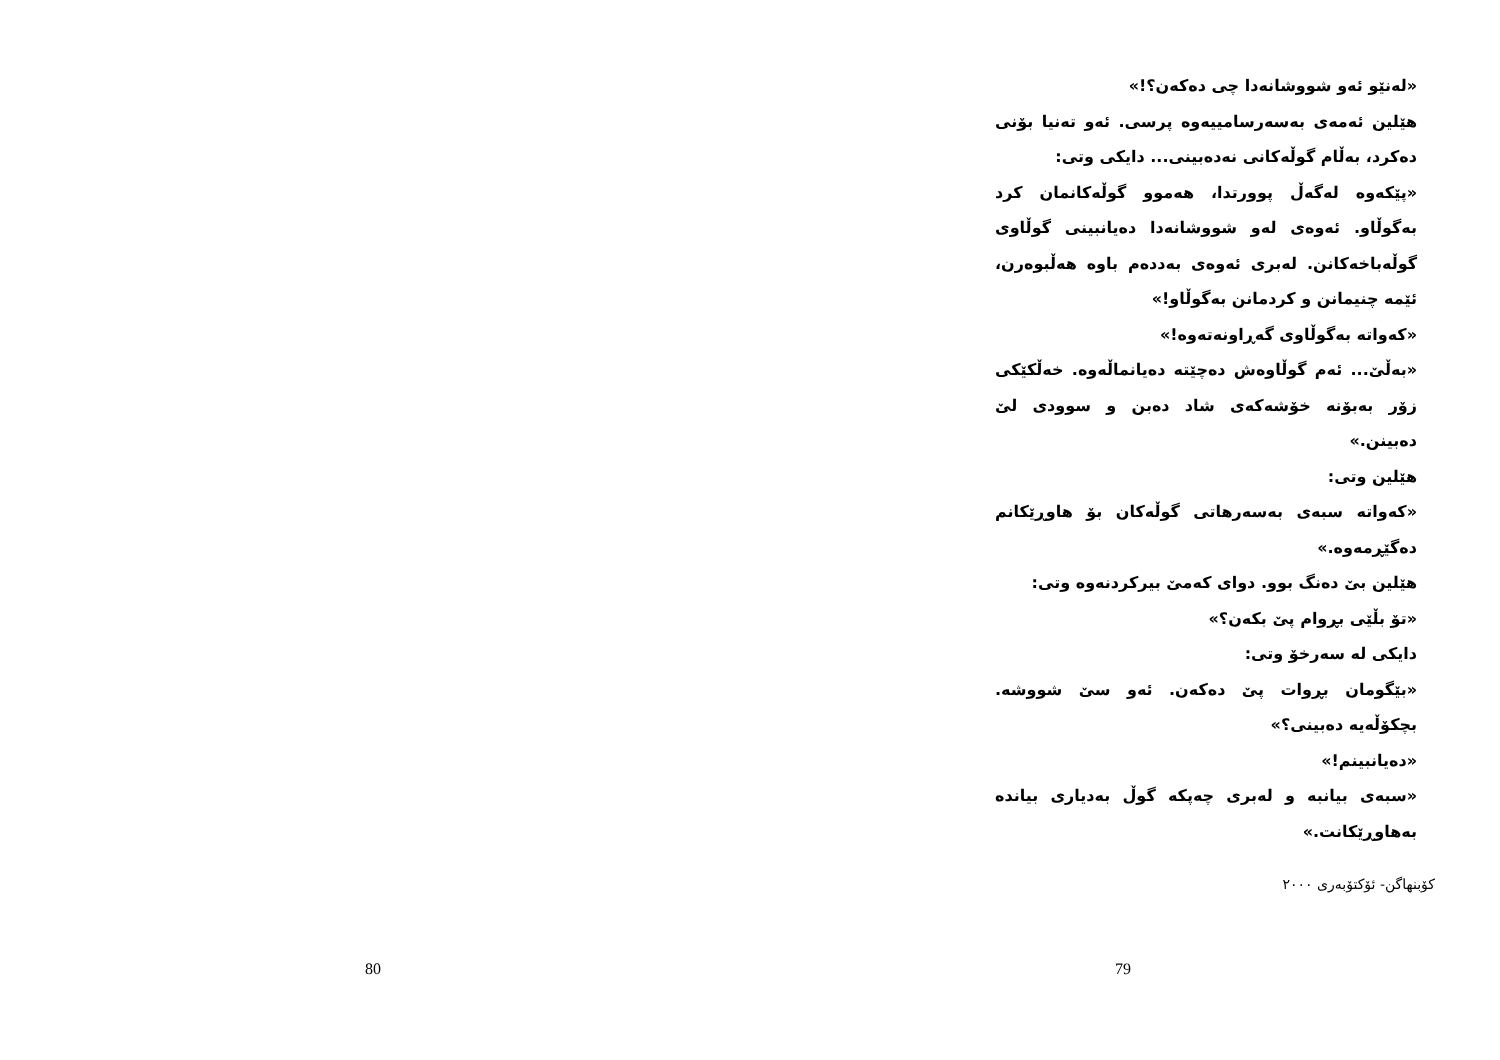80
«لەنێو ئەو شووشانەدا چی دەکەن؟!»
هێلین ئەمەی بەسەرسامییەوە پرسی. ئەو تەنیا بۆنی دەکرد، بەڵام گوڵەکانی نەدەبینی... دایکی وتی:
«پێکەوە لەگەڵ پوورتدا، هەموو گوڵەکانمان کرد بەگوڵاو. ئەوەی لەو شووشانەدا دەیانبینی گوڵاوی گوڵەباخەکانن. لەبری ئەوەی بەددەم باوە هەڵبوەرن، ئێمە چنیمانن و کردمانن بەگوڵاو!»
«کەواتە بەگوڵاوی گەڕاونەتەوە!»
«بەڵێ... ئەم گوڵاوەش دەچێتە دەیانماڵەوە. خەڵکێکی زۆر بەبۆنە خۆشەکەی شاد دەبن و سوودی لێ دەبینن.»
هێلین وتی:
«کەواتە سبەی بەسەرهاتی گوڵەکان بۆ هاوڕێکانم دەگێڕمەوە.»
هێلین بێ دەنگ بوو. دوای کەمێ بیرکردنەوە وتی:
«تۆ بڵێی بڕوام پێ بکەن؟»
دایکی لە سەرخۆ وتی:
«بێگومان بڕوات پێ دەکەن. ئەو سێ شووشە. بچکۆڵەیە دەبینی؟»
«دەیانبینم!»
«سبەی بیانبە و لەبری چەپکە گوڵ بەدیاری بیاندە بەهاوڕێکانت.»
کۆبنهاگن- ئۆکتۆبەری ٢٠٠٠
79